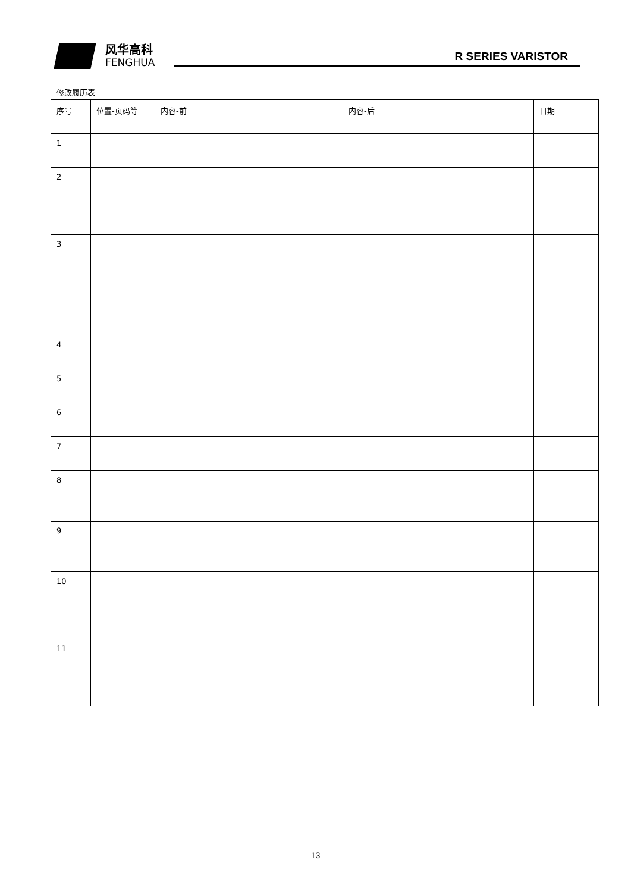风华高科
FENGHUA
R SERIES VARISTOR
修改履历表
| 序号 | 位置-页码等 | 内容-前 | 内容-后 | 日期 |
| 1 | | | | |
| 2 | | | | |
| 3 | | | | |
| 4 | | | | |
| 5 | | | | |
| 6 | | | | |
| 7 | | | | |
| 8 | | | | |
| 9 | | | | |
| 10 | | | | |
| 11 | | | | |
13